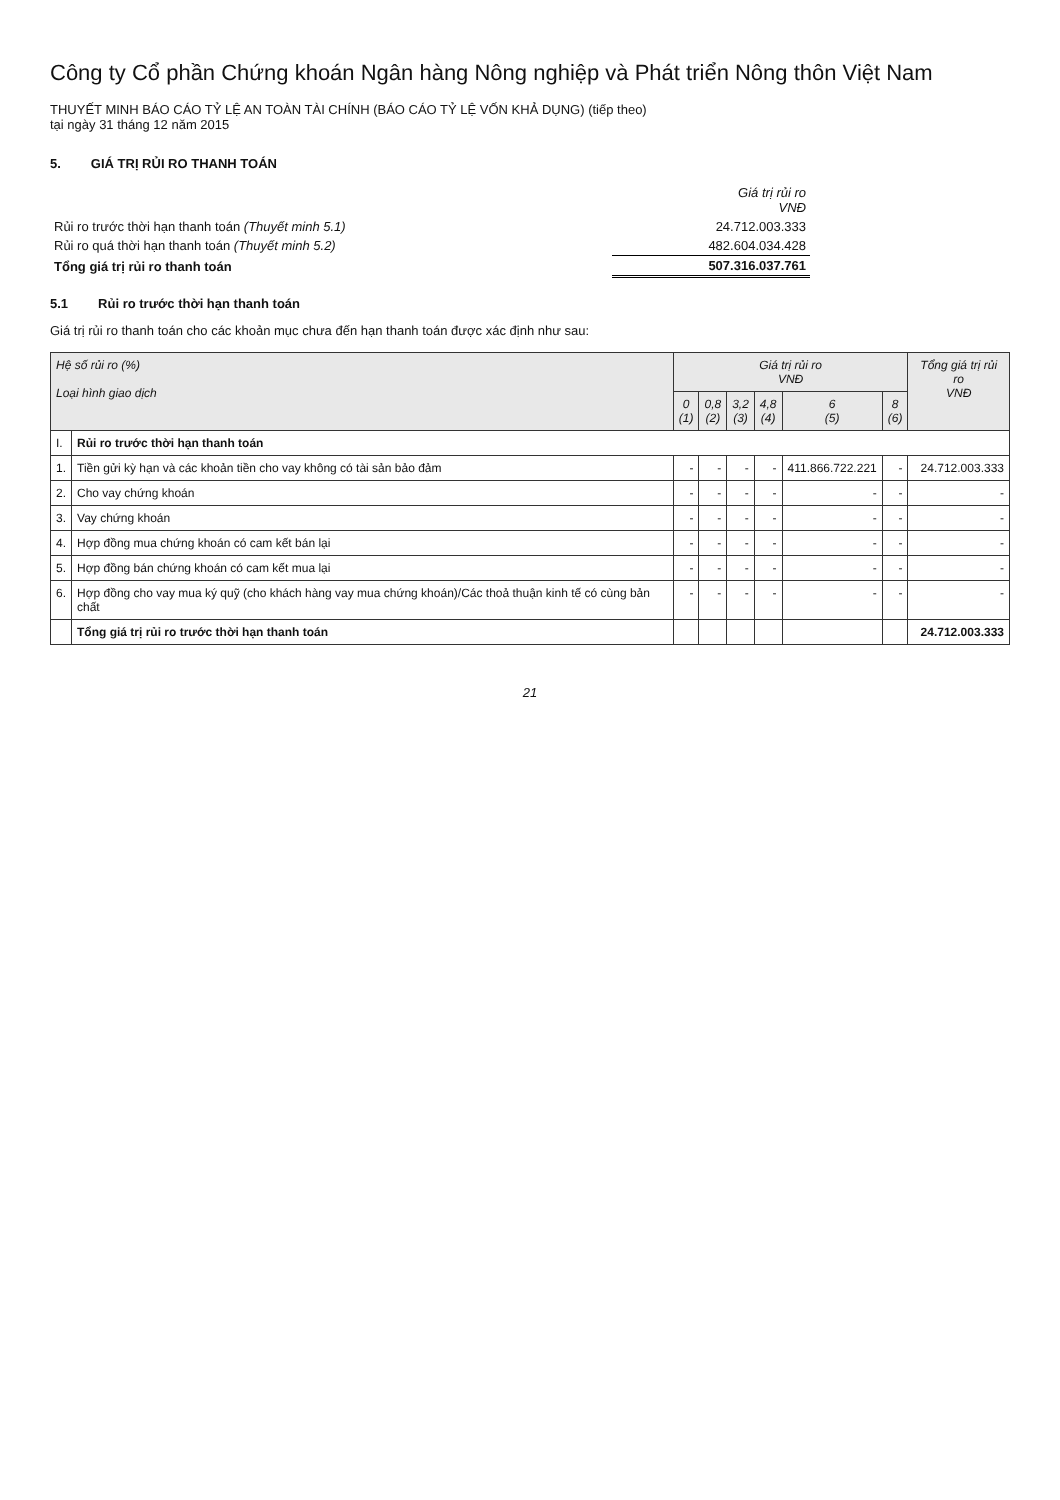Công ty Cổ phần Chứng khoán Ngân hàng Nông nghiệp và Phát triển Nông thôn Việt Nam
THUYẾT MINH BÁO CÁO TỶ LỆ AN TOÀN TÀI CHÍNH (BÁO CÁO TỶ LỆ VỐN KHẢ DỤNG) (tiếp theo)
tại ngày 31 tháng 12 năm 2015
5. GIÁ TRỊ RỦI RO THANH TOÁN
| | Giá trị rủi ro VNĐ |
| Rủi ro trước thời hạn thanh toán (Thuyết minh 5.1) | 24.712.003.333 |
| Rủi ro quá thời hạn thanh toán (Thuyết minh 5.2) | 482.604.034.428 |
| Tổng giá trị rủi ro thanh toán | 507.316.037.761 |
5.1 Rủi ro trước thời hạn thanh toán
Giá trị rủi ro thanh toán cho các khoản mục chưa đến hạn thanh toán được xác định như sau:
| Hệ số rủi ro (%) Loại hình giao dịch | | Giá trị rủi ro VNĐ | | | | | | Tổng giá trị rủi ro VNĐ |
| --- | --- | --- | --- | --- | --- | --- | --- | --- |
| | | 0 (1) | 0,8 (2) | 3,2 (3) | 4,8 (4) | 6 (5) | 8 (6) | |
| I. | Rủi ro trước thời hạn thanh toán | | | | | | | |
| 1. | Tiền gửi kỳ hạn và các khoản tiền cho vay không có tài sản bảo đảm | - | - | - | - | 411.866.722.221 | - | 24.712.003.333 |
| 2. | Cho vay chứng khoán | - | - | - | - | - | - | - |
| 3. | Vay chứng khoán | - | - | - | - | - | - | - |
| 4. | Hợp đồng mua chứng khoán có cam kết bán lại | - | - | - | - | - | - | - |
| 5. | Hợp đồng bán chứng khoán có cam kết mua lại | - | - | - | - | - | - | - |
| 6. | Hợp đồng cho vay mua ký quỹ (cho khách hàng vay mua chứng khoán)/Các thoả thuận kinh tế có cùng bản chất | - | - | - | - | - | - | - |
| | Tổng giá trị rủi ro trước thời hạn thanh toán | | | | | | | 24.712.003.333 |
21